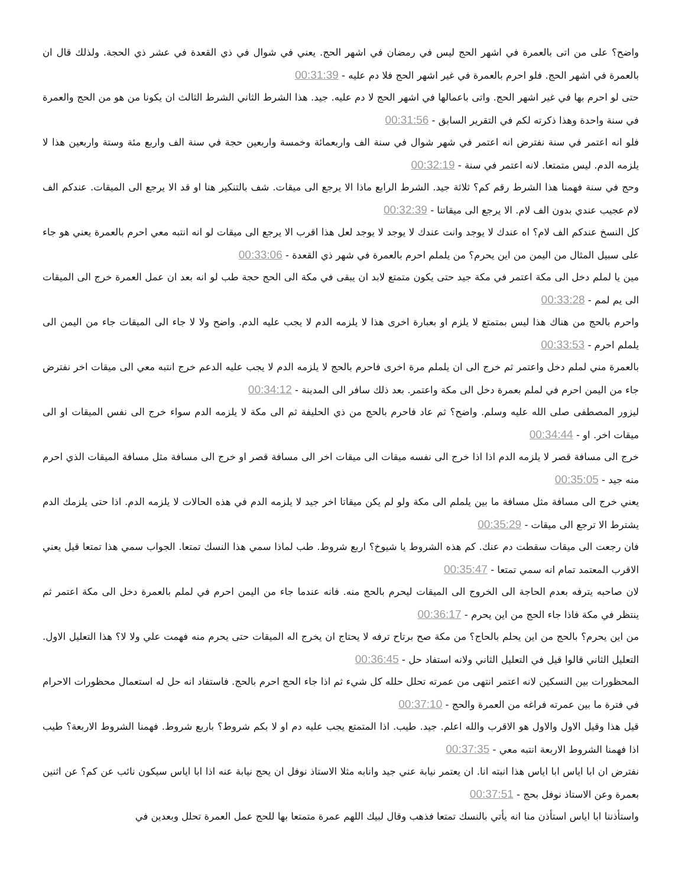واضح؟ على من اتى بالعمرة في اشهر الحج ليس في رمضان في اشهر الحج. يعني في شوال في ذي القعدة في عشر ذي الحجة. ولذلك قال ان بالعمرة في اشهر الحج. فلو احرم بالعمرة في غير اشهر الحج فلا دم عليه - 00:31:39
حتى لو احرم بها في غير اشهر الحج. واتى باعمالها في اشهر الحج لا دم عليه. جيد. هذا الشرط الثاني الشرط الثالث ان يكونا من هو من الحج والعمرة في سنة واحدة وهذا ذكرته لكم في التقرير السابق - 00:31:56
فلو انه اعتمر في سنة نفترض انه اعتمر في شهر شوال في سنة الف واربعمائة وخمسة واربعين حجة في سنة الف واربع مئة وستة واربعين هذا لا يلزمه الدم. ليس متمتعا. لانه اعتمر في سنة - 00:32:19
وحج في سنة فهمنا هذا الشرط رقم كم؟ ثلاثة جيد. الشرط الرابع ماذا الا يرجع الى ميقات. شف بالتنكير هنا او قد الا يرجع الى الميقات. عندكم الف لام عجيب عندي بدون الف لام. الا يرجع الى ميقاتنا - 00:32:39
كل النسخ عندكم الف لام؟ اه عندك لا يوجد وانت عندك لا يوجد لا يوجد لعل هذا اقرب الا يرجع الى ميقات لو انه انتبه معي احرم بالعمرة يعني هو جاء على سبيل المثال من اليمن من اين يحرم؟ من يلملم احرم بالعمرة في شهر ذي القعدة - 00:33:06
مين يا لملم دخل الى مكة اعتمر في مكة جيد حتى يكون متمتع لابد ان يبقى في مكة الى الحج حجة طب لو انه بعد ان عمل العمرة خرج الى الميقات الى يم لمم - 00:33:28
واحرم بالحج من هناك هذا ليس بمتمتع لا يلزم او بعبارة اخرى هذا لا يلزمه الدم لا يجب عليه الدم. واضح ولا لا جاء الى الميقات جاء من اليمن الى يلملم احرم - 00:33:53
بالعمرة مني لملم دخل واعتمر ثم خرج الى ان يلملم مرة اخرى فاحرم بالحج لا يلزمه الدم لا يجب عليه الدعم خرج انتبه معي الى ميقات اخر نفترض جاء من اليمن احرم في لملم بعمرة دخل الى مكة واعتمر. بعد ذلك سافر الى المدينة - 00:34:12
ليزور المصطفى صلى الله عليه وسلم. واضح؟ ثم عاد فاحرم بالحج من ذي الحليفة ثم الى مكة لا يلزمه الدم سواء خرج الى نفس الميقات او الى ميقات اخر. او - 00:34:44
خرج الى مسافة قصر لا يلزمه الدم اذا اذا خرج الى نفسه ميقات الى ميقات اخر الى مسافة قصر او خرج الى مسافة مثل مسافة الميقات الذي احرم منه جيد - 00:35:05
يعني خرج الى مسافة مثل مسافة ما بين يلملم الى مكة ولو لم يكن ميقاتا اخر جيد لا يلزمه الدم في هذه الحالات لا يلزمه الدم. اذا حتى يلزمك الدم يشترط الا ترجع الى ميقات - 00:35:29
فان رجعت الى ميقات سقطت دم عنك. كم هذه الشروط يا شيوخ؟ اربع شروط. طب لماذا سمي هذا النسك تمتعا. الجواب سمي هذا تمتعا قيل يعني الاقرب المعتمد تمام انه سمي تمتعا - 00:35:47
لان صاحبه يترفه بعدم الحاجة الى الخروج الى الميقات ليحرم بالحج منه. فانه عندما جاء من اليمن احرم في لملم بالعمرة دخل الى مكة اعتمر ثم ينتظر في مكة فاذا جاء الحج من اين يحرم - 00:36:17
من اين يحرم؟ بالحج من اين يحلم بالحاج؟ من مكة صح برتاح ترفه لا يحتاج ان يخرج اله الميقات حتى يحرم منه فهمت علي ولا لا؟ هذا التعليل الاول. التعليل الثاني قالوا قيل في التعليل الثاني ولانه استفاد حل - 00:36:45
المحظورات بين النسكين لانه اعتمر انتهى من عمرته تحلل حلله كل شيء ثم اذا جاء الحج احرم بالحج. فاستفاد انه حل له استعمال محظورات الاحرام في فترة ما بين عمرته فراغه من العمرة والحج - 00:37:10
قيل هذا وقيل الاول والاول هو الاقرب والله اعلم. جيد. طيب. اذا المتمتع يجب عليه دم او لا بكم شروط؟ باربع شروط. فهمنا الشروط الاربعة؟ طيب اذا فهمنا الشروط الاربعة انتبه معي - 00:37:35
نفترض ان ابا اياس ابا اياس هذا انبته انا. ان يعتمر نيابة عني جيد وانابه مثلا الاستاذ نوفل ان يحج نيابة عنه اذا ابا اياس سيكون نائب عن كم؟ عن اثنين بعمرة وعن الاستاذ نوفل بحج - 00:37:51
واستأذننا ابا اياس استأذن منا انه يأتي بالنسك تمتعا فذهب وقال لبيك اللهم عمرة متمتعا بها للحج عمل العمرة تحلل وبعدين في